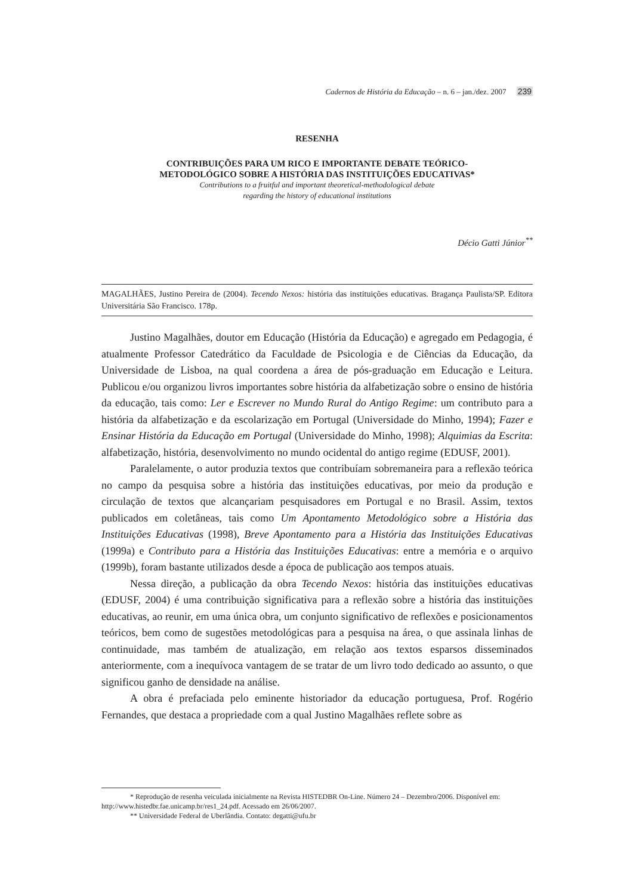Cadernos de História da Educação – n. 6 – jan./dez. 2007 239
RESENHA
CONTRIBUIÇÕES PARA UM RICO E IMPORTANTE DEBATE TEÓRICO-
METODOLÓGICO SOBRE A HISTÓRIA DAS INSTITUIÇÕES EDUCATIVAS*
Contributions to a fruitful and important theoretical-methodological debate
regarding the history of educational institutions
Décio Gatti Júnior<sup>**</sup>
MAGALHÃES, Justino Pereira de (2004). Tecendo Nexos: história das instituições educativas. Bragança Paulista/SP. Editora Universitária São Francisco. 178p.
Justino Magalhães, doutor em Educação (História da Educação) e agregado em Pedagogia, é atualmente Professor Catedrático da Faculdade de Psicologia e de Ciências da Educação, da Universidade de Lisboa, na qual coordena a área de pós-graduação em Educação e Leitura. Publicou e/ou organizou livros importantes sobre história da alfabetização sobre o ensino de história da educação, tais como: Ler e Escrever no Mundo Rural do Antigo Regime: um contributo para a história da alfabetização e da escolarização em Portugal (Universidade do Minho, 1994); Fazer e Ensinar História da Educação em Portugal (Universidade do Minho, 1998); Alquimias da Escrita: alfabetização, história, desenvolvimento no mundo ocidental do antigo regime (EDUSF, 2001).
Paralelamente, o autor produzia textos que contribuíam sobremaneira para a reflexão teórica no campo da pesquisa sobre a história das instituições educativas, por meio da produção e circulação de textos que alcançariam pesquisadores em Portugal e no Brasil. Assim, textos publicados em coletâneas, tais como Um Apontamento Metodológico sobre a História das Instituições Educativas (1998), Breve Apontamento para a História das Instituições Educativas (1999a) e Contributo para a História das Instituições Educativas: entre a memória e o arquivo (1999b), foram bastante utilizados desde a época de publicação aos tempos atuais.
Nessa direção, a publicação da obra Tecendo Nexos: história das instituições educativas (EDUSF, 2004) é uma contribuição significativa para a reflexão sobre a história das instituições educativas, ao reunir, em uma única obra, um conjunto significativo de reflexões e posicionamentos teóricos, bem como de sugestões metodológicas para a pesquisa na área, o que assinala linhas de continuidade, mas também de atualização, em relação aos textos esparsos disseminados anteriormente, com a inequívoca vantagem de se tratar de um livro todo dedicado ao assunto, o que significou ganho de densidade na análise.
A obra é prefaciada pelo eminente historiador da educação portuguesa, Prof. Rogério Fernandes, que destaca a propriedade com a qual Justino Magalhães reflete sobre as
* Reprodução de resenha veiculada inicialmente na Revista HISTEDBR On-Line. Número 24 – Dezembro/2006. Disponível em: http://www.histedbr.fae.unicamp.br/res1_24.pdf. Acessado em 26/06/2007.
** Universidade Federal de Uberlândia. Contato: degatti@ufu.br